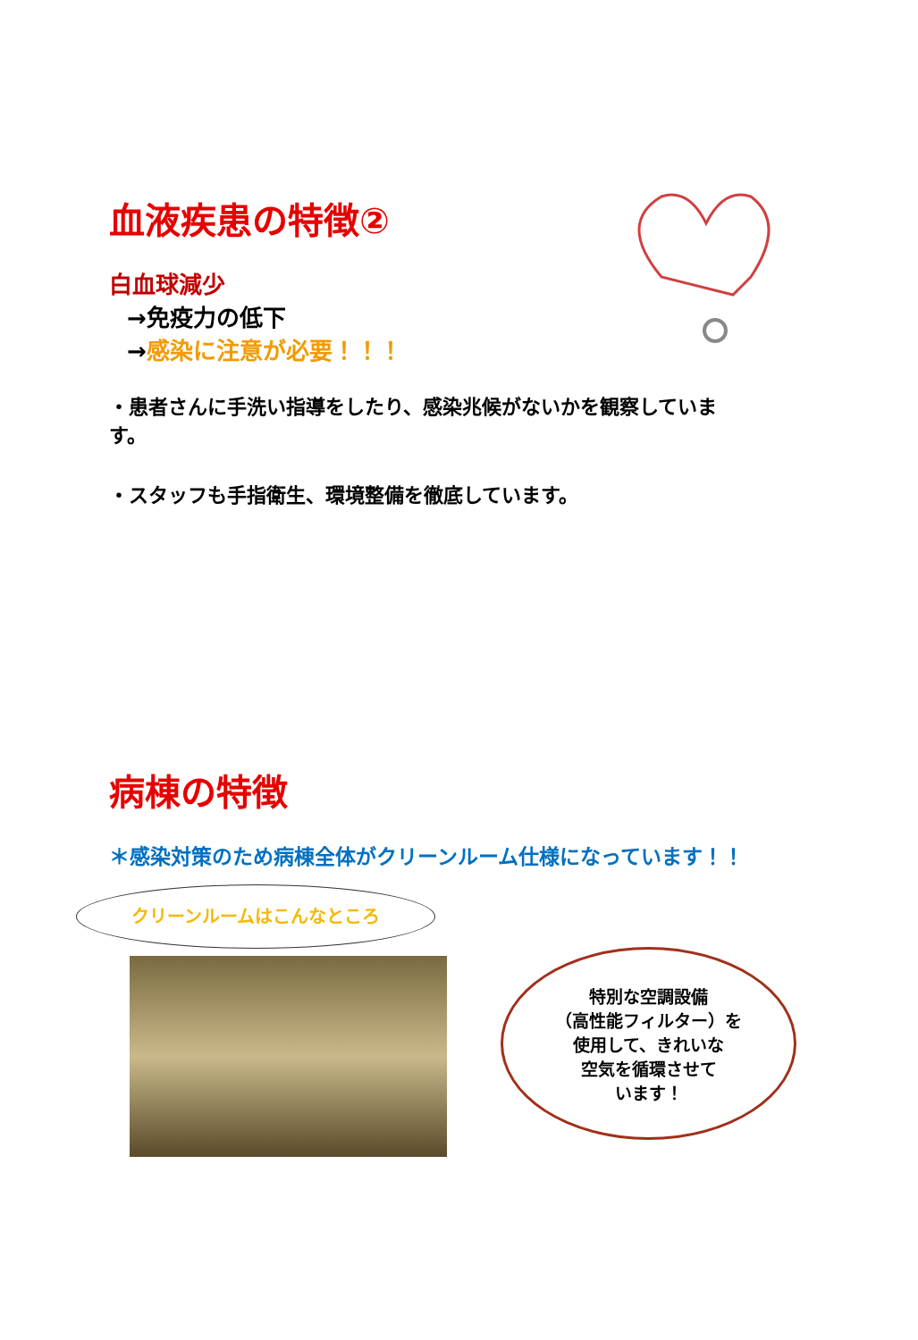血液疾患の特徴②
白血球減少
→免疫力の低下
→感染に注意が必要！！！
・患者さんに手洗い指導をしたり、感染兆候がないかを観察していま す。
・スタッフも手指衛生、環境整備を徹底しています。
病棟の特徴
＊感染対策のため病棟全体がクリーンルーム仕様になっています！！
クリーンルームはこんなところ
特別な空調設備
（高性能フィルター）を
使用して、きれいな
空気を循環させて
います！